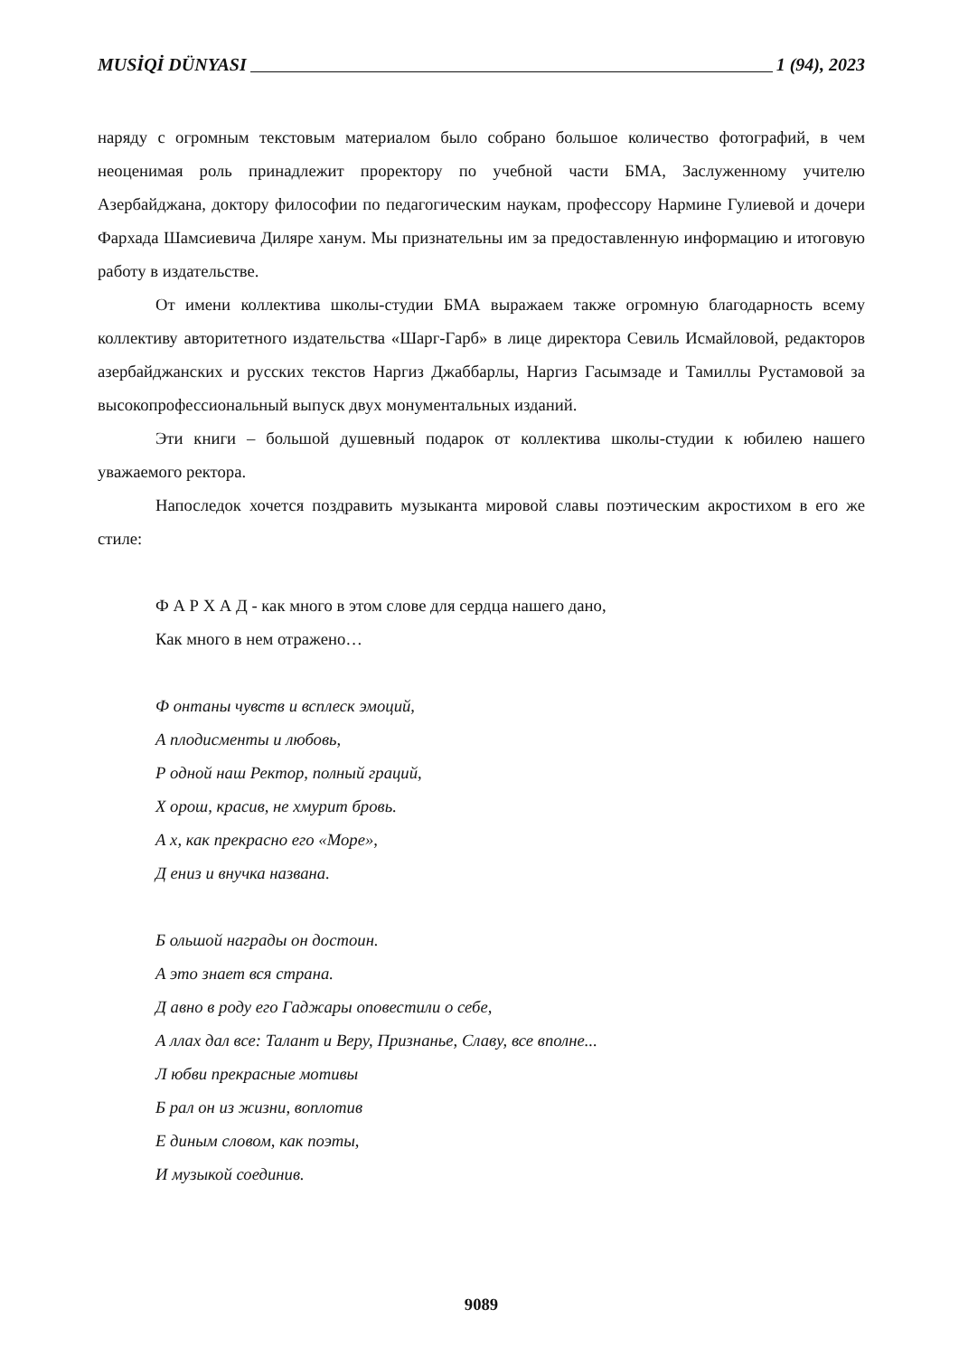MUSİQİ DÜNYASI 1 (94), 2023
наряду с огромным текстовым материалом было собрано большое количество фотографий, в чем неоценимая роль принадлежит проректору по учебной части БМА, Заслуженному учителю Азербайджана, доктору философии по педагогическим наукам, профессору Нармине Гулиевой и дочери Фархада Шамсиевича Диляре ханум. Мы признательны им за предоставленную информацию и итоговую работу в издательстве.
От имени коллектива школы-студии БМА выражаем также огромную благодарность всему коллективу авторитетного издательства «Шарг-Гарб» в лице директора Севиль Исмайловой, редакторов азербайджанских и русских текстов Наргиз Джаббарлы, Наргиз Гасымзаде и Тамиллы Рустамовой за высокопрофессиональный выпуск двух монументальных изданий.
Эти книги – большой душевный подарок от коллектива школы-студии к юбилею нашего уважаемого ректора.
Напоследок хочется поздравить музыканта мировой славы поэтическим акростихом в его же стиле:
Ф А Р Х А Д - как много в этом слове для сердца нашего дано,
Как много в нем отражено…
Ф онтаны чувств и всплеск эмоций,
А плодисменты и любовь,
Р одной наш Ректор, полный граций,
Х орош, красив, не хмурит бровь.
А х, как прекрасно его «Море»,
Д ениз и внучка названа.
Б ольшой награды он достоин.
А это знает вся страна.
Д авно в роду его Гаджары оповестили о себе,
А ллах дал все: Талант и Веру, Признанье, Славу, все вполне...
Л юбви прекрасные мотивы
Б рал он из жизни, воплотив
Е диным словом, как поэты,
И музыкой соединив.
9089